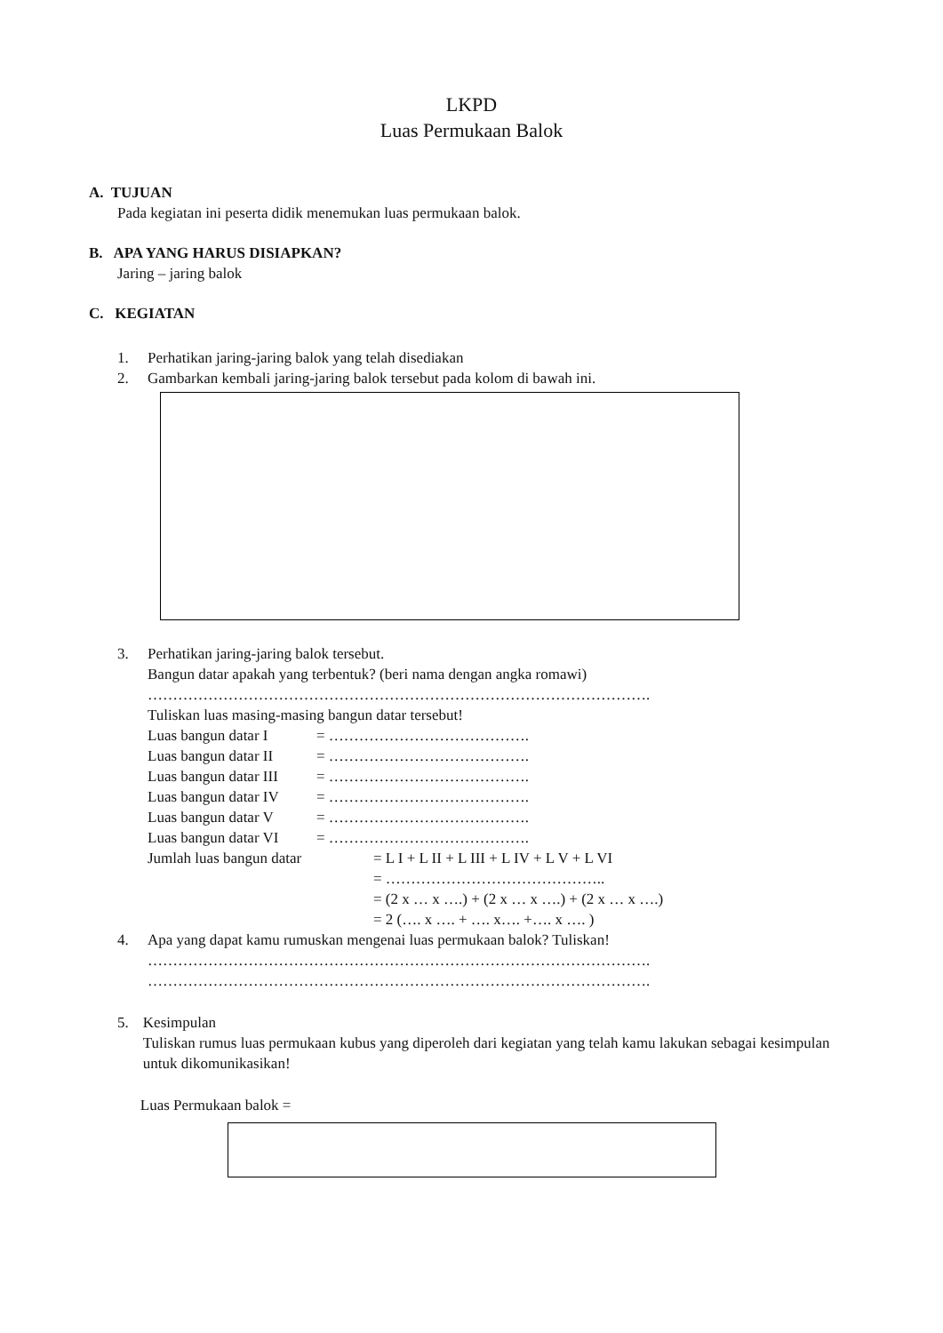LKPD
Luas Permukaan Balok
A. TUJUAN
Pada kegiatan ini peserta didik menemukan luas permukaan balok.
B. APA YANG HARUS DISIAPKAN?
Jaring – jaring balok
C. KEGIATAN
1. Perhatikan jaring-jaring balok yang telah disediakan
2. Gambarkan kembali jaring-jaring balok tersebut pada kolom di bawah ini.
3. Perhatikan jaring-jaring balok tersebut.
Bangun datar apakah yang terbentuk? (beri nama dengan angka romawi)
……………………………………………………………………………………….
Tuliskan luas masing-masing bangun datar tersebut!
Luas bangun datar I = ………………………………….
Luas bangun datar II = ………………………………….
Luas bangun datar III = ………………………………….
Luas bangun datar IV = ………………………………….
Luas bangun datar V = ………………………………….
Luas bangun datar VI = ………………………………….
Jumlah luas bangun datar = L I + L II + L III + L IV + L V + L VI
= ……………………………………..
= (2 x … x ….) + (2 x … x ….) + (2 x … x ….)
= 2 (…. x …. + …. x…. +…. x …. )
4. Apa yang dapat kamu rumuskan mengenai luas permukaan balok? Tuliskan!
……………………………………………………………………………………….
……………………………………………………………………………………….
5. Kesimpulan
Tuliskan rumus luas permukaan kubus yang diperoleh dari kegiatan yang telah kamu lakukan sebagai kesimpulan untuk dikomunikasikan!
Luas Permukaan balok =